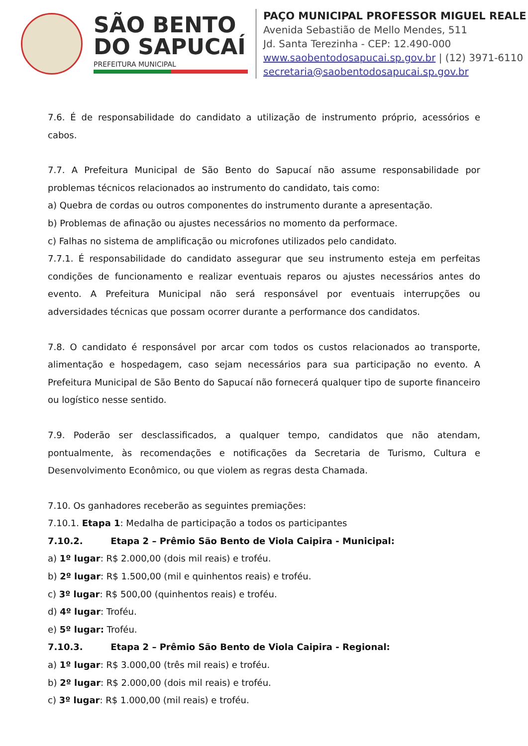SÃO BENTO
DO SAPUCAÍ
PREFEITURA MUNICIPAL
PAÇO MUNICIPAL PROFESSOR MIGUEL REALE
Avenida Sebastião de Mello Mendes, 511
Jd. Santa Terezinha - CEP: 12.490-000
www.saobentodosapucai.sp.gov.br | (12) 3971-6110
secretaria@saobentodosapucai.sp.gov.br
7.6. É de responsabilidade do candidato a utilização de instrumento próprio, acessórios e cabos.
7.7. A Prefeitura Municipal de São Bento do Sapucaí não assume responsabilidade por problemas técnicos relacionados ao instrumento do candidato, tais como:
a) Quebra de cordas ou outros componentes do instrumento durante a apresentação.
b) Problemas de afinação ou ajustes necessários no momento da performace.
c) Falhas no sistema de amplificação ou microfones utilizados pelo candidato.
7.7.1. É responsabilidade do candidato assegurar que seu instrumento esteja em perfeitas condições de funcionamento e realizar eventuais reparos ou ajustes necessários antes do evento. A Prefeitura Municipal não será responsável por eventuais interrupções ou adversidades técnicas que possam ocorrer durante a performance dos candidatos.
7.8. O candidato é responsável por arcar com todos os custos relacionados ao transporte, alimentação e hospedagem, caso sejam necessários para sua participação no evento. A Prefeitura Municipal de São Bento do Sapucaí não fornecerá qualquer tipo de suporte financeiro ou logístico nesse sentido.
7.9. Poderão ser desclassificados, a qualquer tempo, candidatos que não atendam, pontualmente, às recomendações e notificações da Secretaria de Turismo, Cultura e Desenvolvimento Econômico, ou que violem as regras desta Chamada.
7.10. Os ganhadores receberão as seguintes premiações:
7.10.1. Etapa 1: Medalha de participação a todos os participantes
7.10.2. Etapa 2 – Prêmio São Bento de Viola Caipira - Municipal:
a) 1º lugar: R$ 2.000,00 (dois mil reais) e troféu.
b) 2º lugar: R$ 1.500,00 (mil e quinhentos reais) e troféu.
c) 3º lugar: R$ 500,00 (quinhentos reais) e troféu.
d) 4º lugar: Troféu.
e) 5º lugar: Troféu.
7.10.3. Etapa 2 – Prêmio São Bento de Viola Caipira - Regional:
a) 1º lugar: R$ 3.000,00 (três mil reais) e troféu.
b) 2º lugar: R$ 2.000,00 (dois mil reais) e troféu.
c) 3º lugar: R$ 1.000,00 (mil reais) e troféu.